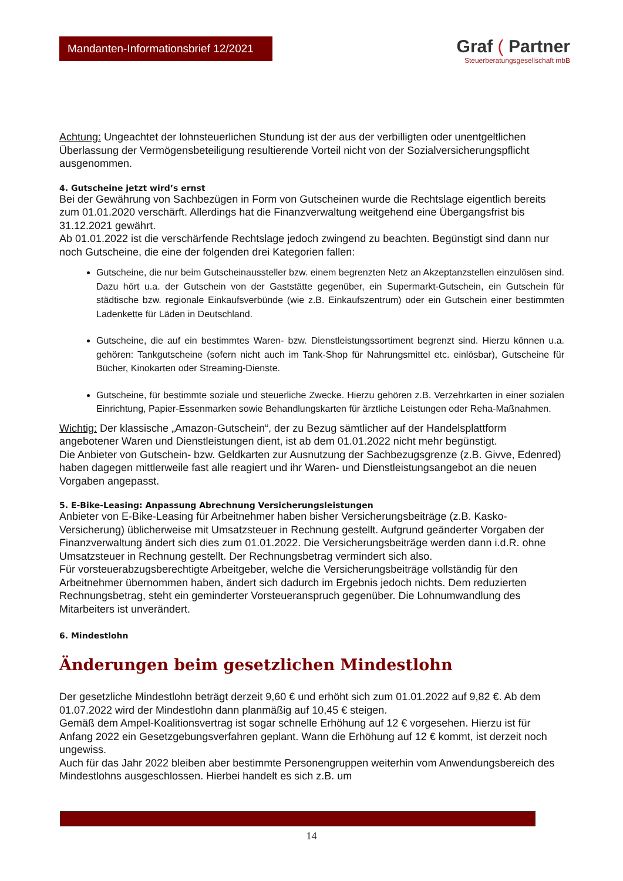Mandanten-Informationsbrief 12/2021
Graf ( Partner
Steuerberatungsgesellschaft mbB
Achtung: Ungeachtet der lohnsteuerlichen Stundung ist der aus der verbilligten oder unentgeltlichen Überlassung der Vermögensbeteiligung resultierende Vorteil nicht von der Sozialversicherungspflicht ausgenommen.
4. Gutscheine jetzt wird’s ernst
Bei der Gewährung von Sachbezügen in Form von Gutscheinen wurde die Rechtslage eigentlich bereits zum 01.01.2020 verschärft. Allerdings hat die Finanzverwaltung weitgehend eine Übergangsfrist bis 31.12.2021 gewährt.
Ab 01.01.2022 ist die verschärfende Rechtslage jedoch zwingend zu beachten. Begünstigt sind dann nur noch Gutscheine, die eine der folgenden drei Kategorien fallen:
Gutscheine, die nur beim Gutscheinaussteller bzw. einem begrenzten Netz an Akzeptanzstellen einzulösen sind. Dazu hört u.a. der Gutschein von der Gaststätte gegenüber, ein Supermarkt-Gutschein, ein Gutschein für städtische bzw. regionale Einkaufsverbünde (wie z.B. Einkaufszentrum) oder ein Gutschein einer bestimmten Ladenkette für Läden in Deutschland.
Gutscheine, die auf ein bestimmtes Waren- bzw. Dienstleistungssortiment begrenzt sind. Hierzu können u.a. gehören: Tankgutscheine (sofern nicht auch im Tank-Shop für Nahrungsmittel etc. einlösbar), Gutscheine für Bücher, Kinokarten oder Streaming-Dienste.
Gutscheine, für bestimmte soziale und steuerliche Zwecke. Hierzu gehören z.B. Verzehrkarten in einer sozialen Einrichtung, Papier-Essenmarken sowie Behandlungskarten für ärztliche Leistungen oder Reha-Maßnahmen.
Wichtig: Der klassische „Amazon-Gutschein“, der zu Bezug sämtlicher auf der Handelsplattform angebotener Waren und Dienstleistungen dient, ist ab dem 01.01.2022 nicht mehr begünstigt.
Die Anbieter von Gutschein- bzw. Geldkarten zur Ausnutzung der Sachbezugsgrenze (z.B. Givve, Edenred) haben dagegen mittlerweile fast alle reagiert und ihr Waren- und Dienstleistungsangebot an die neuen Vorgaben angepasst.
5. E-Bike-Leasing: Anpassung Abrechnung Versicherungsleistungen
Anbieter von E-Bike-Leasing für Arbeitnehmer haben bisher Versicherungsbeiträge (z.B. Kasko-Versicherung) üblicherweise mit Umsatzsteuer in Rechnung gestellt. Aufgrund geänderter Vorgaben der Finanzverwaltung ändert sich dies zum 01.01.2022. Die Versicherungsbeiträge werden dann i.d.R. ohne Umsatzsteuer in Rechnung gestellt. Der Rechnungsbetrag vermindert sich also.
Für vorsteuerabzugsberechtigte Arbeitgeber, welche die Versicherungsbeiträge vollständig für den Arbeitnehmer übernommen haben, ändert sich dadurch im Ergebnis jedoch nichts. Dem reduzierten Rechnungsbetrag, steht ein geminderter Vorsteueranspruch gegenüber. Die Lohnumwandlung des Mitarbeiters ist unverändert.
6. Mindestlohn
Änderungen beim gesetzlichen Mindestlohn
Der gesetzliche Mindestlohn beträgt derzeit 9,60 € und erhöht sich zum 01.01.2022 auf 9,82 €. Ab dem 01.07.2022 wird der Mindestlohn dann planmäßig auf 10,45 € steigen.
Gemäß dem Ampel-Koalitionsvertrag ist sogar schnelle Erhöhung auf 12 € vorgesehen. Hierzu ist für Anfang 2022 ein Gesetzgebungsverfahren geplant. Wann die Erhöhung auf 12 € kommt, ist derzeit noch ungewiss.
Auch für das Jahr 2022 bleiben aber bestimmte Personengruppen weiterhin vom Anwendungsbereich des Mindestlohns ausgeschlossen. Hierbei handelt es sich z.B. um
14